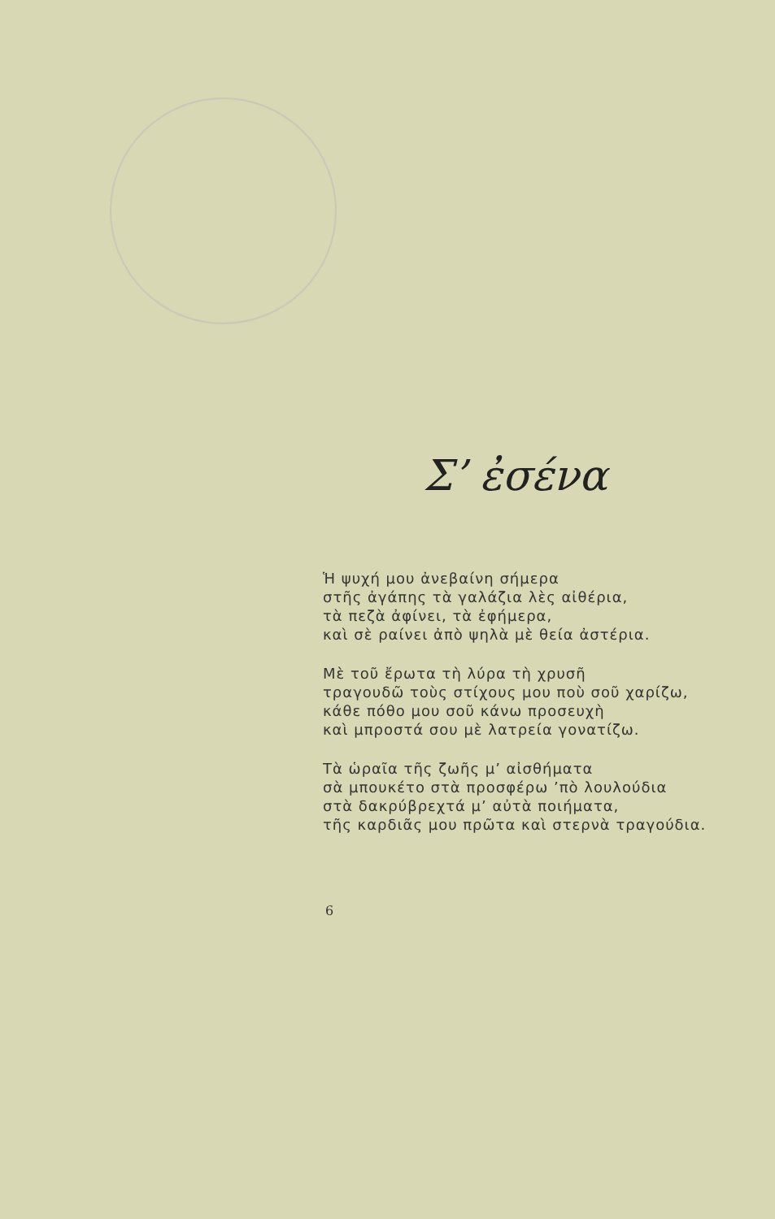Σ’ ἐσένα
Ἡ ψυχή μου ἀνεβαίνη σήμερα
στῆς ἀγάπης τὰ γαλάζια λὲς αἰθέρια,
τὰ πεζὰ ἀφίνει, τὰ ἐφήμερα,
καὶ σὲ ραίνει ἀπὸ ψηλὰ μὲ θεία ἀστέρια.
Μὲ τοῦ ἔρωτα τὴ λύρα τὴ χρυσῆ
τραγουδῶ τοὺς στίχους μου ποὺ σοῦ χαρίζω,
κάθε πόθο μου σοῦ κάνω προσευχὴ
καὶ μπροστά σου μὲ λατρεία γονατίζω.
Τὰ ὡραῖα τῆς ζωῆς μ’ αἰσθήματα
σὰ μπουκέτο στὰ προσφέρω ’πὸ λουλούδια
στὰ δακρύβρεχτά μ’ αὐτὰ ποιήματα,
τῆς καρδιᾶς μου πρῶτα καὶ στερνὰ τραγούδια.
6